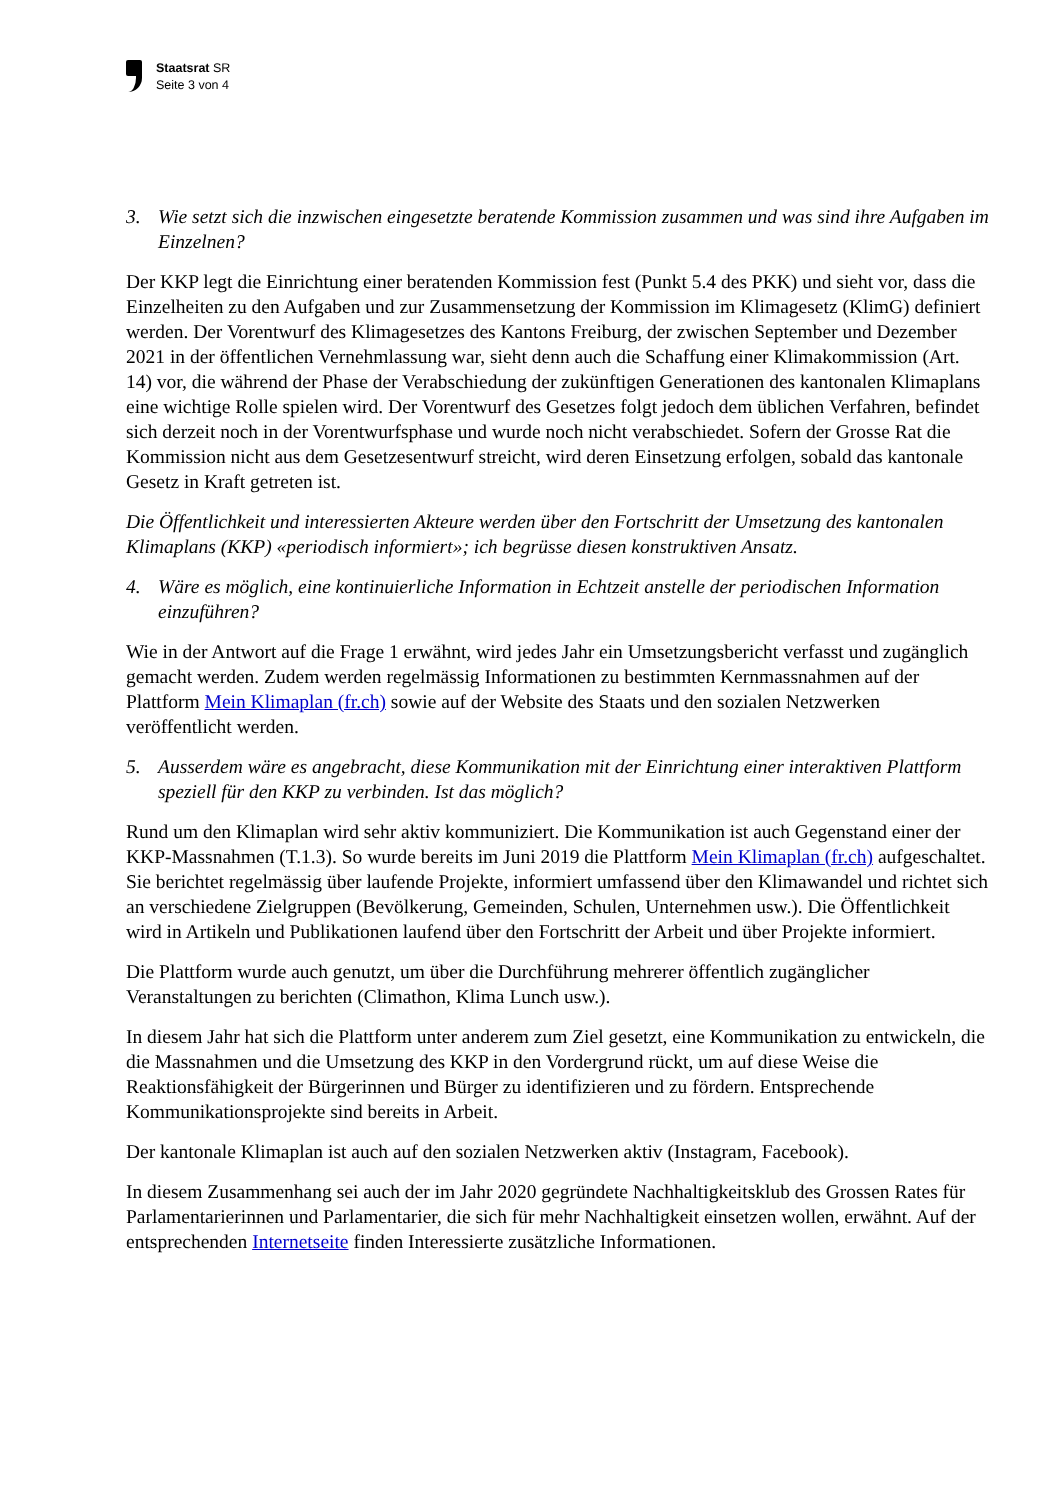Staatsrat SR
Seite 3 von 4
3. Wie setzt sich die inzwischen eingesetzte beratende Kommission zusammen und was sind ihre Aufgaben im Einzelnen?
Der KKP legt die Einrichtung einer beratenden Kommission fest (Punkt 5.4 des PKK) und sieht vor, dass die Einzelheiten zu den Aufgaben und zur Zusammensetzung der Kommission im Klima­gesetz (KlimG) definiert werden. Der Vorentwurf des Klimagesetzes des Kantons Freiburg, der zwischen September und Dezember 2021 in der öffentlichen Vernehmlassung war, sieht denn auch die Schaffung einer Klimakommission (Art. 14) vor, die während der Phase der Verabschiedung der zukünftigen Generationen des kantonalen Klimaplans eine wichtige Rolle spielen wird. Der Vorent­wurf des Gesetzes folgt jedoch dem üblichen Verfahren, befindet sich derzeit noch in der Vorent­wurfsphase und wurde noch nicht verabschiedet. Sofern der Grosse Rat die Kommission nicht aus dem Gesetzesentwurf streicht, wird deren Einsetzung erfolgen, sobald das kantonale Gesetz in Kraft getreten ist.
Die Öffentlichkeit und interessierten Akteure werden über den Fortschritt der Umsetzung des kantonalen Klimaplans (KKP) «periodisch informiert»; ich begrüsse diesen konstruktiven Ansatz.
4. Wäre es möglich, eine kontinuierliche Information in Echtzeit anstelle der periodischen Infor­mation einzuführen?
Wie in der Antwort auf die Frage 1 erwähnt, wird jedes Jahr ein Umsetzungsbericht verfasst und zugänglich gemacht werden. Zudem werden regelmässig Informationen zu bestimmten Kernmass­nahmen auf der Plattform Mein Klimaplan (fr.ch) sowie auf der Website des Staats und den sozia­len Netzwerken veröffentlicht werden.
5. Ausserdem wäre es angebracht, diese Kommunikation mit der Einrichtung einer interaktiven Plattform speziell für den KKP zu verbinden. Ist das möglich?
Rund um den Klimaplan wird sehr aktiv kommuniziert. Die Kommunikation ist auch Gegenstand einer der KKP-Massnahmen (T.1.3). So wurde bereits im Juni 2019 die Plattform Mein Klimaplan (fr.ch) aufgeschaltet. Sie berichtet regelmässig über laufende Projekte, informiert umfassend über den Klimawandel und richtet sich an verschiedene Zielgruppen (Bevölkerung, Gemeinden, Schulen, Unternehmen usw.). Die Öffentlichkeit wird in Artikeln und Publikationen laufend über den Fort­schritt der Arbeit und über Projekte informiert.
Die Plattform wurde auch genutzt, um über die Durchführung mehrerer öffentlich zugänglicher Veranstaltungen zu berichten (Climathon, Klima Lunch usw.).
In diesem Jahr hat sich die Plattform unter anderem zum Ziel gesetzt, eine Kommunikation zu entwickeln, die die Massnahmen und die Umsetzung des KKP in den Vordergrund rückt, um auf diese Weise die Reaktionsfähigkeit der Bürgerinnen und Bürger zu identifizieren und zu fördern. Entsprechende Kommunikationsprojekte sind bereits in Arbeit.
Der kantonale Klimaplan ist auch auf den sozialen Netzwerken aktiv (Instagram, Facebook).
In diesem Zusammenhang sei auch der im Jahr 2020 gegründete Nachhaltigkeitsklub des Grossen Rates für Parlamentarierinnen und Parlamentarier, die sich für mehr Nachhaltigkeit einsetzen wollen, erwähnt. Auf der entsprechenden Internetseite finden Interessierte zusätzliche Informatio­nen.